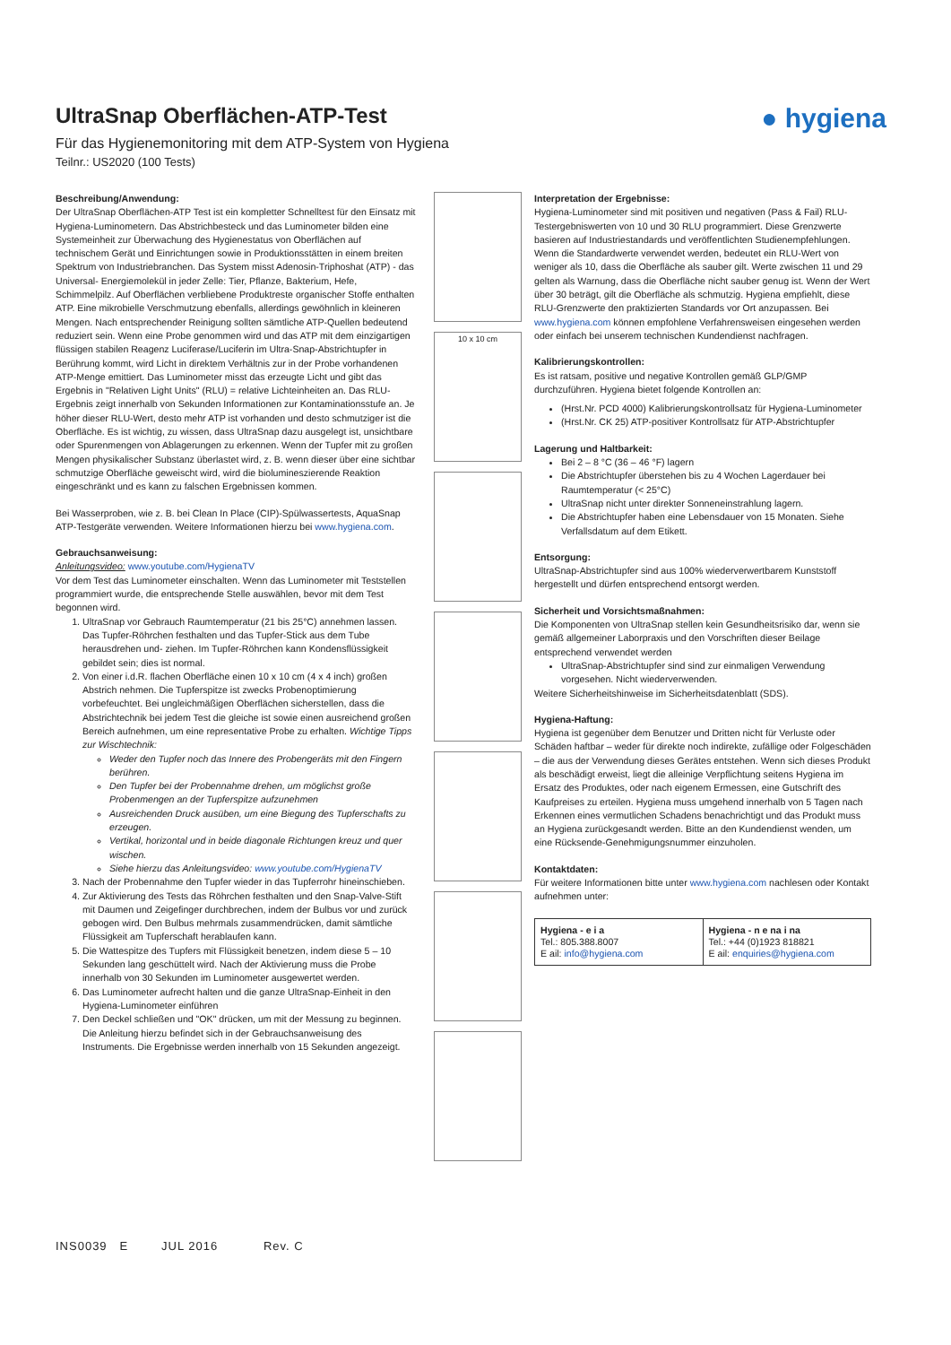UltraSnap Oberflächen-ATP-Test
Für das Hygienemonitoring mit dem ATP-System von Hygiena
Teilnr.: US2020 (100 Tests)
● hygiena
Beschreibung/Anwendung:
Der UltraSnap Oberflächen-ATP Test ist ein kompletter Schnelltest für den Einsatz mit Hygiena-Luminometern. Das Abstrichbesteck und das Luminometer bilden eine Systemeinheit zur Überwachung des Hygienestatus von Oberflächen auf technischem Gerät und Einrichtungen sowie in Produktionsstätten in einem breiten Spektrum von Industriebranchen. Das System misst Adenosin-Triphoshat (ATP) - das Universal- Energiemolekül in jeder Zelle: Tier, Pflanze, Bakterium, Hefe, Schimmelpilz. Auf Oberflächen verbliebene Produktreste organischer Stoffe enthalten ATP. Eine mikrobielle Verschmutzung ebenfalls, allerdings gewöhnlich in kleineren Mengen. Nach entsprechender Reinigung sollten sämtliche ATP-Quellen bedeutend reduziert sein. Wenn eine Probe genommen wird und das ATP mit dem einzigartigen flüssigen stabilen Reagenz Luciferase/Luciferin im Ultra-Snap-Abstrichtupfer in Berührung kommt, wird Licht in direktem Verhältnis zur in der Probe vorhandenen ATP-Menge emittiert. Das Luminometer misst das erzeugte Licht und gibt das Ergebnis in "Relativen Light Units" (RLU) = relative Lichteinheiten an. Das RLU-Ergebnis zeigt innerhalb von Sekunden Informationen zur Kontaminationsstufe an. Je höher dieser RLU-Wert, desto mehr ATP ist vorhanden und desto schmutziger ist die Oberfläche. Es ist wichtig, zu wissen, dass UltraSnap dazu ausgelegt ist, unsichtbare oder Spurenmengen von Ablagerungen zu erkennen. Wenn der Tupfer mit zu großen Mengen physikalischer Substanz überlastet wird, z. B. wenn dieser über eine sichtbar schmutzige Oberfläche geweischt wird, wird die biolumineszierende Reaktion eingeschränkt und es kann zu falschen Ergebnissen kommen.
Bei Wasserproben, wie z. B. bei Clean In Place (CIP)-Spülwassertests, AquaSnap ATP-Testgeräte verwenden. Weitere Informationen hierzu bei www.hygiena.com.
Gebrauchsanweisung:
Anleitungsvideo: www.youtube.com/HygienaTV
Vor dem Test das Luminometer einschalten. Wenn das Luminometer mit Teststellen programmiert wurde, die entsprechende Stelle auswählen, bevor mit dem Test begonnen wird.
1. UltraSnap vor Gebrauch Raumtemperatur (21 bis 25°C) annehmen lassen. Das Tupfer-Röhrchen festhalten und das Tupfer-Stick aus dem Tube herausdrehen und- ziehen. Im Tupfer-Röhrchen kann Kondensflüssigkeit gebildet sein; dies ist normal.
2. Von einer i.d.R. flachen Oberfläche einen 10 x 10 cm (4 x 4 inch) großen Abstrich nehmen. Die Tupferspitze ist zwecks Probenoptimierung vorbefeuchtet. Bei ungleichmäßigen Oberflächen sicherstellen, dass die Abstrichtechnik bei jedem Test die gleiche ist sowie einen ausreichend großen Bereich aufnehmen, um eine representative Probe zu erhalten. Wichtige Tipps zur Wischtechnik:
Weder den Tupfer noch das Innere des Probengeräts mit den Fingern berühren.
Den Tupfer bei der Probennahme drehen, um möglichst große Probenmengen an der Tupferspitze aufzunehmen
Ausreichenden Druck ausüben, um eine Biegung des Tupferschafts zu erzeugen.
Vertikal, horizontal und in beide diagonale Richtungen kreuz und quer wischen.
Siehe hierzu das Anleitungsvideo: www.youtube.com/HygienaTV
3. Nach der Probennahme den Tupfer wieder in das Tupferrohr hineinschieben.
4. Zur Aktivierung des Tests das Röhrchen festhalten und den Snap-Valve-Stift mit Daumen und Zeigefinger durchbrechen, indem der Bulbus vor und zurück gebogen wird. Den Bulbus mehrmals zusammendrücken, damit sämtliche Flüssigkeit am Tupferschaft herablaufen kann.
5. Die Wattespitze des Tupfers mit Flüssigkeit benetzen, indem diese 5 – 10 Sekunden lang geschüttelt wird. Nach der Aktivierung muss die Probe innerhalb von 30 Sekunden im Luminometer ausgewertet werden.
6. Das Luminometer aufrecht halten und die ganze UltraSnap-Einheit in den Hygiena-Luminometer einführen
7. Den Deckel schließen und "OK" drücken, um mit der Messung zu beginnen. Die Anleitung hierzu befindet sich in der Gebrauchsanweisung des Instruments. Die Ergebnisse werden innerhalb von 15 Sekunden angezeigt.
10 x 10 cm
Interpretation der Ergebnisse:
Hygiena-Luminometer sind mit positiven und negativen (Pass & Fail) RLU-Testergebniswerten von 10 und 30 RLU programmiert. Diese Grenzwerte basieren auf Industriestandards und veröffentlichten Studienempfehlungen. Wenn die Standardwerte verwendet werden, bedeutet ein RLU-Wert von weniger als 10, dass die Oberfläche als sauber gilt. Werte zwischen 11 und 29 gelten als Warnung, dass die Oberfläche nicht sauber genug ist. Wenn der Wert über 30 beträgt, gilt die Oberfläche als schmutzig. Hygiena empfiehlt, diese RLU-Grenzwerte den praktizierten Standards vor Ort anzupassen. Bei www.hygiena.com können empfohlene Verfahrensweisen eingesehen werden oder einfach bei unserem technischen Kundendienst nachfragen.
Kalibrierungskontrollen:
Es ist ratsam, positive und negative Kontrollen gemäß GLP/GMP durchzuführen. Hygiena bietet folgende Kontrollen an:
(Hrst.Nr. PCD 4000) Kalibrierungskontrollsatz für Hygiena-Luminometer
(Hrst.Nr. CK 25) ATP-positiver Kontrollsatz für ATP-Abstrichtupfer
Lagerung und Haltbarkeit:
Bei 2 – 8 °C (36 – 46 °F) lagern
Die Abstrichtupfer überstehen bis zu 4 Wochen Lagerdauer bei Raumtemperatur (< 25°C)
UltraSnap nicht unter direkter Sonneneinstrahlung lagern.
Die Abstrichtupfer haben eine Lebensdauer von 15 Monaten. Siehe Verfallsdatum auf dem Etikett.
Entsorgung:
UltraSnap-Abstrichtupfer sind aus 100% wiederverwertbarem Kunststoff hergestellt und dürfen entsprechend entsorgt werden.
Sicherheit und Vorsichtsmaßnahmen:
Die Komponenten von UltraSnap stellen kein Gesundheitsrisiko dar, wenn sie gemäß allgemeiner Laborpraxis und den Vorschriften dieser Beilage entsprechend verwendet werden
UltraSnap-Abstrichtupfer sind sind zur einmaligen Verwendung vorgesehen. Nicht wiederverwenden.
Weitere Sicherheitshinweise im Sicherheitsdatenblatt (SDS).
Hygiena-Haftung:
Hygiena ist gegenüber dem Benutzer und Dritten nicht für Verluste oder Schäden haftbar – weder für direkte noch indirekte, zufällige oder Folgeschäden – die aus der Verwendung dieses Gerätes entstehen. Wenn sich dieses Produkt als beschädigt erweist, liegt die alleinige Verpflichtung seitens Hygiena im Ersatz des Produktes, oder nach eigenem Ermessen, eine Gutschrift des Kaufpreises zu erteilen. Hygiena muss umgehend innerhalb von 5 Tagen nach Erkennen eines vermutlichen Schadens benachrichtigt und das Produkt muss an Hygiena zurückgesandt werden. Bitte an den Kundendienst wenden, um eine Rücksende-Genehmigungsnummer einzuholen.
Kontaktdaten:
Für weitere Informationen bitte unter www.hygiena.com nachlesen oder Kontakt aufnehmen unter:
| Hygiena - e i a Tel.: 805.388.8007 E ail: info@hygiena.com | Hygiena - n e na i na Tel.: +44 (0)1923 818821 E ail: enquiries@hygiena.com |
INS0039 E JUL 2016 Rev. C